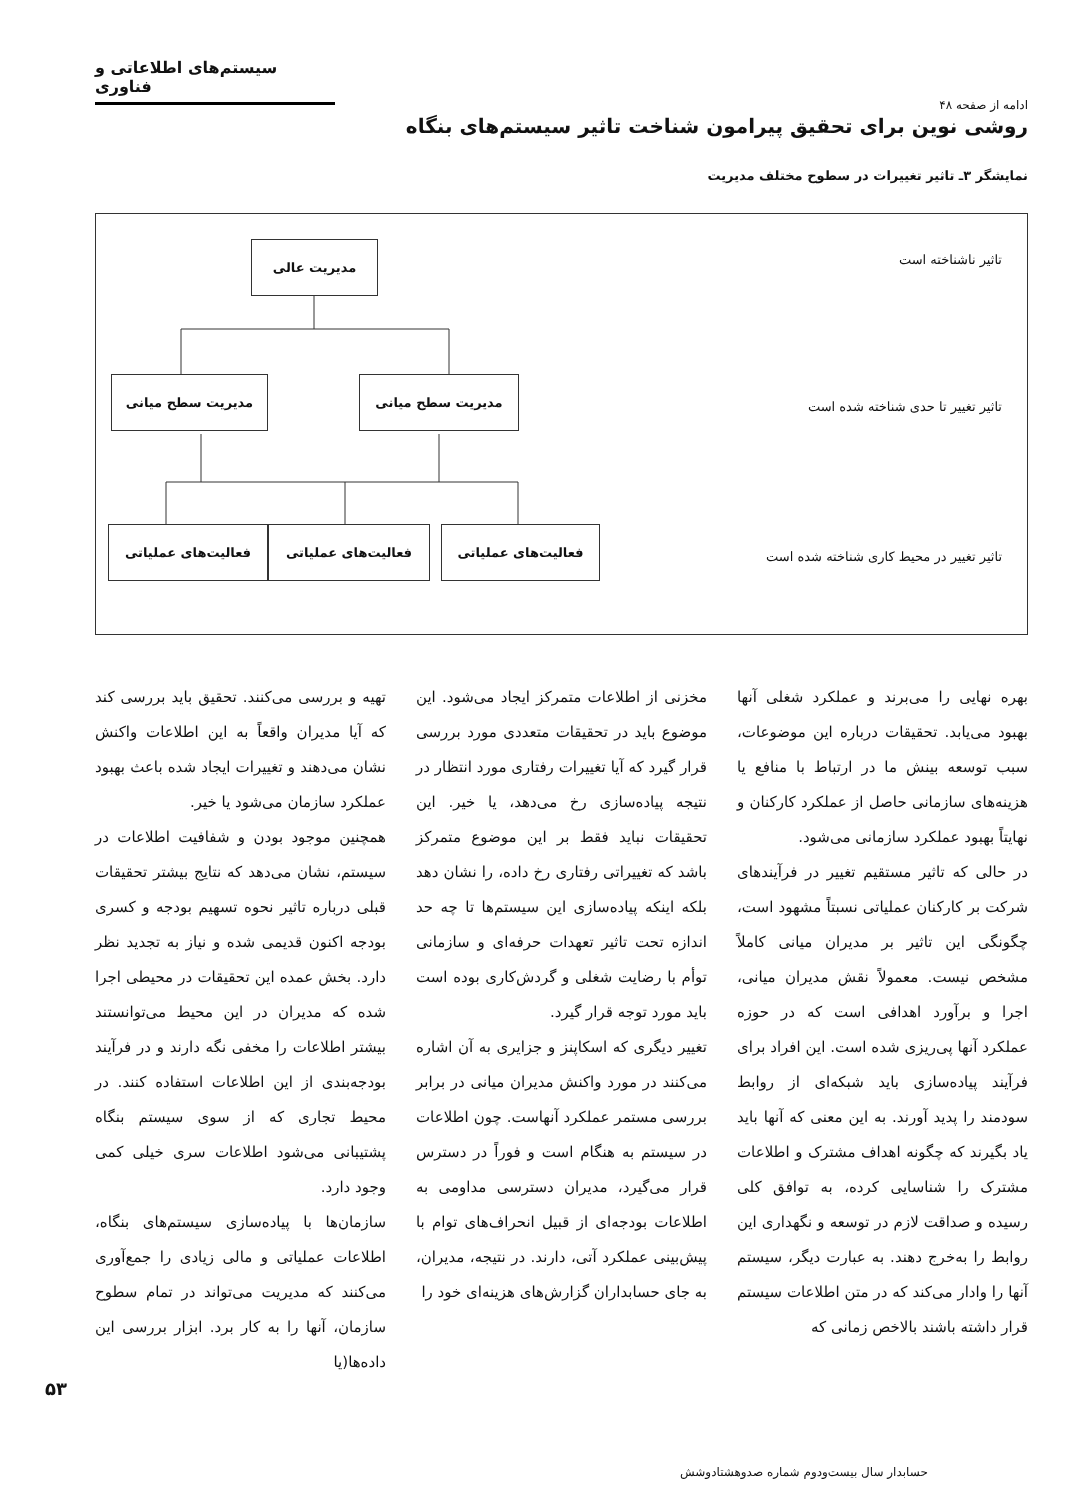سیستم‌های اطلاعاتی و فناوری
ادامه از صفحه ۴۸
روشی نوین برای تحقیق پیرامون شناخت تاثیر سیستم‌های بنگاه
نمایشگر ۳ـ تاثیر تغییرات در سطوح مختلف مدیریت
تاثیر ناشناخته است
تاثیر تغییر تا حدی شناخته شده است
تاثیر تغییر در محیط کاری شناخته شده است
مدیریت عالی
مدیریت سطح میانی مدیریت سطح میانی
فعالیت‌های عملیاتی فعالیت‌های عملیاتی فعالیت‌های عملیاتی
بهره نهایی را می‌برند و عملکرد شغلی آنها بهبود می‌یابد. تحقیقات درباره این موضوعات، سبب توسعه بینش ما در ارتباط با منافع یا هزینه‌های سازمانی حاصل از عملکرد کارکنان و نهایتاً بهبود عملکرد سازمانی می‌شود.
در حالی که تاثیر مستقیم تغییر در فرآیندهای شرکت بر کارکنان عملیاتی نسبتاً مشهود است، چگونگی این تاثیر بر مدیران میانی کاملاً مشخص نیست. معمولاً نقش مدیران میانی، اجرا و برآورد اهدافی است که در حوزه عملکرد آنها پی‌ریزی شده است. این افراد برای فرآیند پیاده‌سازی باید شبکه‌ای از روابط سودمند را پدید آورند. به این معنی که آنها باید یاد بگیرند که چگونه اهداف مشترک و اطلاعات مشترک را شناسایی کرده، به توافق کلی رسیده و صداقت لازم در توسعه و نگهداری این روابط را به‌خرج دهند. به عبارت دیگر، سیستم آنها را وادار می‌کند که در متن اطلاعات سیستم قرار داشته باشند بالاخص زمانی که
مخزنی از اطلاعات متمرکز ایجاد می‌شود. این موضوع باید در تحقیقات متعددی مورد بررسی قرار گیرد که آیا تغییرات رفتاری مورد انتظار در نتیجه پیاده‌سازی رخ می‌دهد، یا خیر. این تحقیقات نباید فقط بر این موضوع متمرکز باشد که تغییراتی رفتاری رخ داده، را نشان دهد بلکه اینکه پیاده‌سازی این سیستم‌ها تا چه حد اندازه تحت تاثیر تعهدات حرفه‌ای و سازمانی توأم با رضایت شغلی و گردش‌کاری بوده است باید مورد توجه قرار گیرد.
تغییر دیگری که اسکاپنز و جزایری به آن اشاره می‌کنند در مورد واکنش مدیران میانی در برابر بررسی مستمر عملکرد آنهاست. چون اطلاعات در سیستم به هنگام است و فوراً در دسترس قرار می‌گیرد، مدیران دسترسی مداومی به اطلاعات بودجه‌ای از قبیل انحراف‌های توام با پیش‌بینی عملکرد آتی، دارند. در نتیجه، مدیران، به جای حسابداران گزارش‌های هزینه‌ای خود را
تهیه و بررسی می‌کنند. تحقیق باید بررسی کند که آیا مدیران واقعاً به این اطلاعات واکنش نشان می‌دهند و تغییرات ایجاد شده باعث بهبود عملکرد سازمان می‌شود یا خیر.
همچنین موجود بودن و شفافیت اطلاعات در سیستم، نشان می‌دهد که نتایج بیشتر تحقیقات قبلی درباره تاثیر نحوه تسهیم بودجه و کسری بودجه اکنون قدیمی شده و نیاز به تجدید نظر دارد. بخش عمده این تحقیقات در محیطی اجرا شده که مدیران در این محیط می‌توانستند بیشتر اطلاعات را مخفی نگه دارند و در فرآیند بودجه‌بندی از این اطلاعات استفاده کنند. در محیط تجاری که از سوی سیستم بنگاه پشتیبانی می‌شود اطلاعات سری خیلی کمی وجود دارد.
سازمان‌ها با پیاده‌سازی سیستم‌های بنگاه، اطلاعات عملیاتی و مالی زیادی را جمع‌آوری می‌کنند که مدیریت می‌تواند در تمام سطوح سازمان، آنها را به کار برد. ابزار بررسی این داده‌ها(یا
۵۳
حسابدار سال بیست‌ودوم شماره صدوهشتادوشش